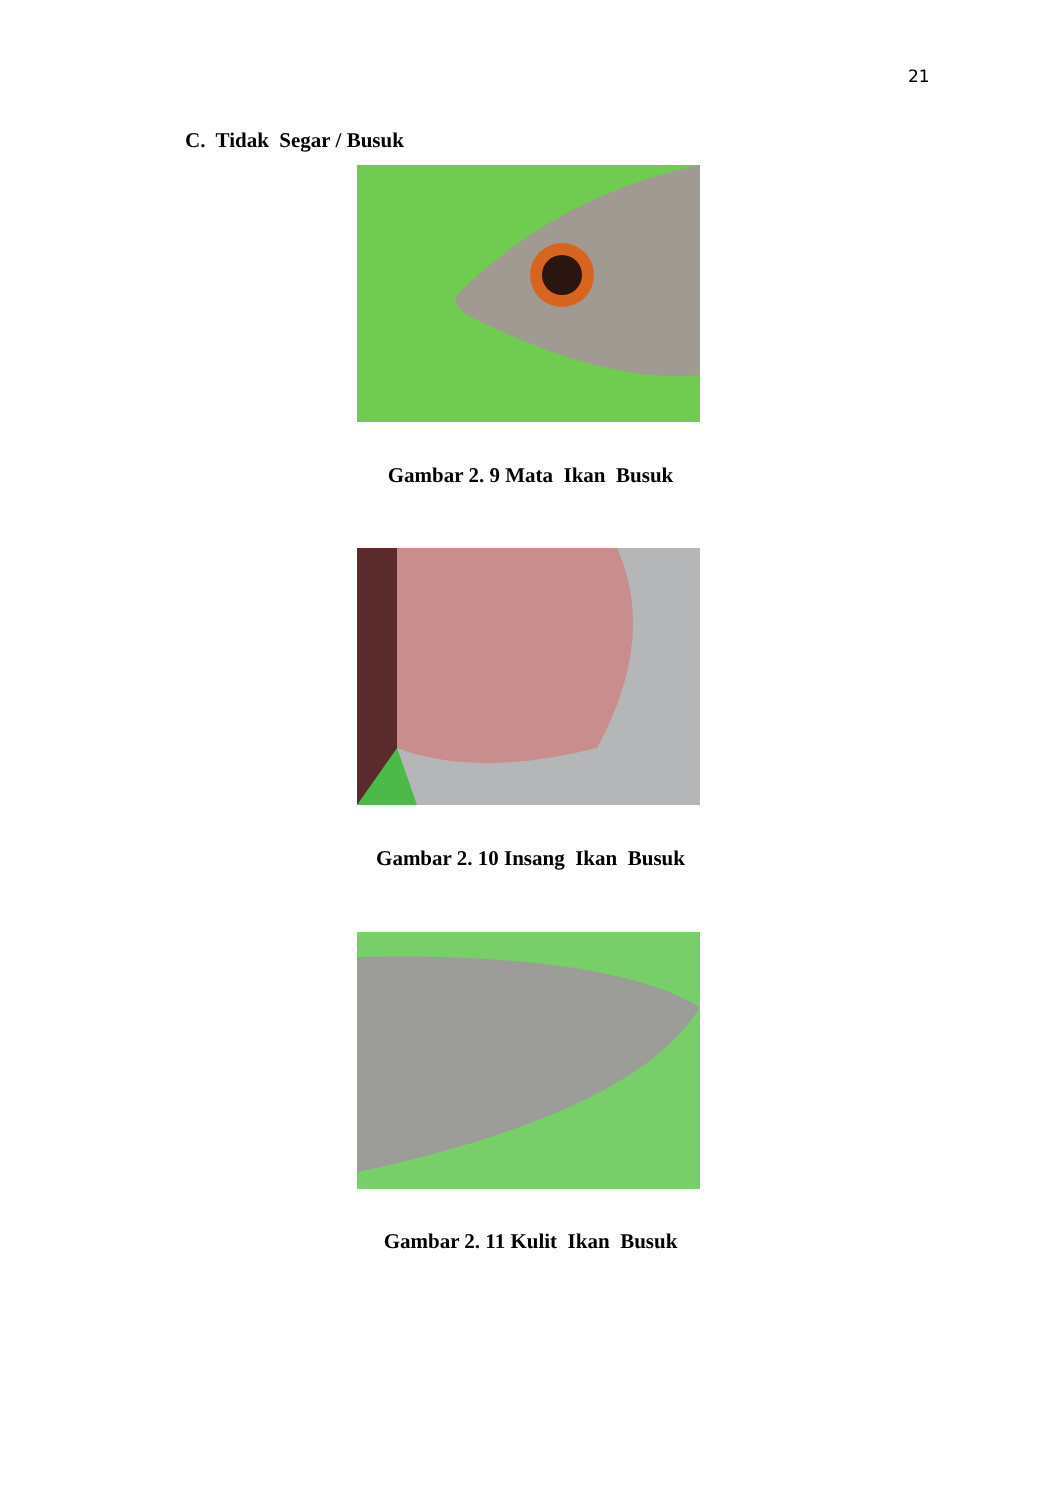21
C. Tidak Segar / Busuk
Gambar 2. 9 Mata Ikan Busuk
Gambar 2. 10 Insang Ikan Busuk
Gambar 2. 11 Kulit Ikan Busuk